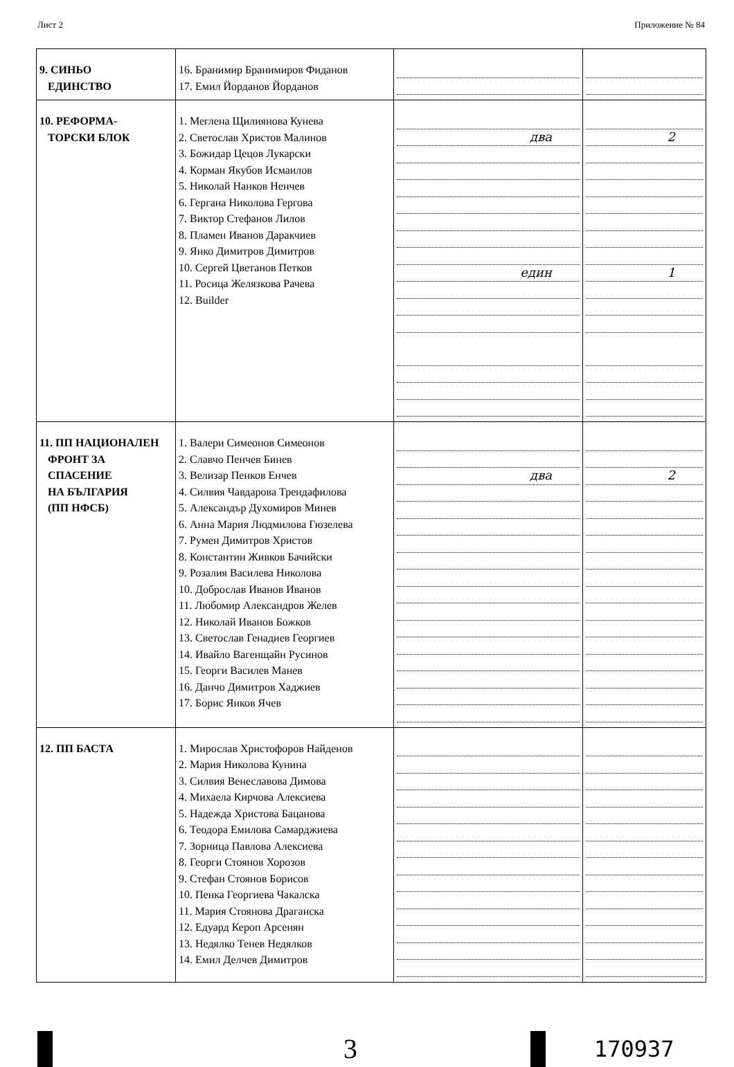Лист 2 Приложение № 84
| 9. СИНЬО ЕДИНСТВО | 16. Бранимир Бранимиров Фиданов 17. Емил Йорданов Йорданов | | |
| 10. РЕФОРМА- ТОРСКИ БЛОК | 1. Меглена Щилиянова Кунева 2. Светослав Христов Малинов 3. Божидар Цецов Лукарски 4. Корман Якубов Исмаилов 5. Николай Нанков Ненчев 6. Гергана Николова Гергова 7. Виктор Стефанов Лилов 8. Пламен Иванов Даракчиев 9. Янко Димитров Димитров 10. Сергей Цветанов Петков 11. Росица Желязкова Рачева 12. Builder | два един | 2 1 |
| 11. ПП НАЦИОНАЛЕН ФРОНТ ЗА СПАСЕНИЕ НА БЪЛГАРИЯ (ПП НФСБ) | 1. Валери Симеонов Симеонов 2. Славчо Пенчев Бинев 3. Велизар Пенков Енчев 4. Силвия Чавдарова Трендафилова 5. Александър Духомиров Минев 6. Анна Мария Людмилова Гюзелева 7. Румен Димитров Христов 8. Константин Живков Бачийски 9. Розалия Василева Николова 10. Доброслав Иванов Иванов 11. Любомир Александров Желев 12. Николай Иванов Божков 13. Светослав Генадиев Георгиев 14. Ивайло Вагенщайн Русинов 15. Георги Василев Манев 16. Данчо Димитров Хаджиев 17. Борис Янков Ячев | два | 2 |
| 12. ПП БАСТА | 1. Мирослав Христофоров Найденов 2. Мария Николова Кунина 3. Силвия Венеславова Димова 4. Михаела Кирчова Алексиева 5. Надежда Христова Бацанова 6. Теодора Емилова Самарджиева 7. Зорница Павлова Алексиева 8. Георги Стоянов Хорозов 9. Стефан Стоянов Борисов 10. Пенка Георгиева Чакалска 11. Мария Стоянова Драганска 12. Едуард Кероп Арсенян 13. Недялко Тенев Недялков 14. Емил Делчев Димитров | | |
3
170937